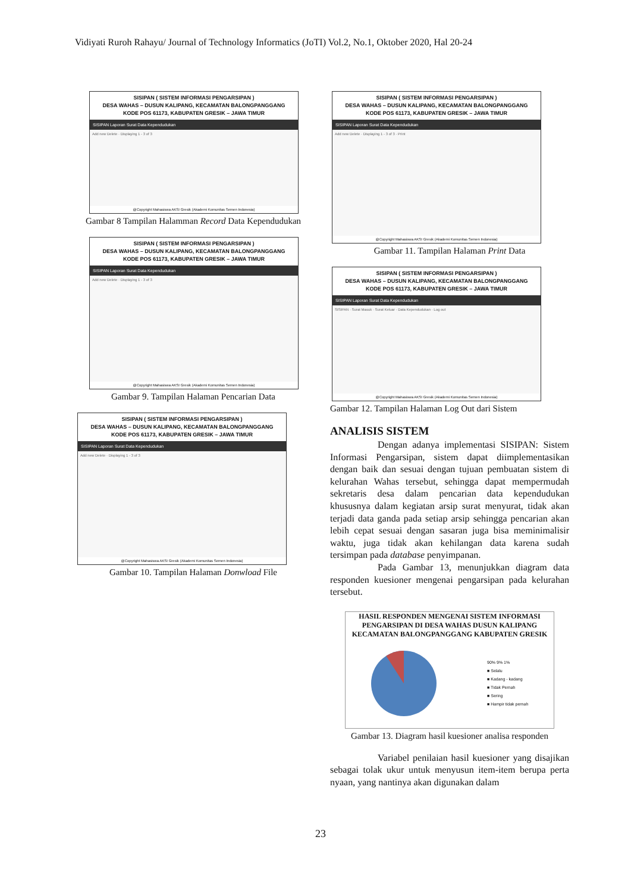Vidiyati Ruroh Rahayu/ Journal of Technology Informatics (JoTI) Vol.2, No.1, Oktober 2020, Hal 20-24
SISIPAN ( SISTEM INFORMASI PENGARSIPAN )
DESA WAHAS – DUSUN KALIPANG, KECAMATAN BALONGPANGGANG
KODE POS 61173, KABUPATEN GRESIK – JAWA TIMUR
SISIPAN Laporan Surat Data Kependudukan
Add new Delete · Displaying 1 - 3 of 3
@Copyright Mahasiswa AKSI Gresik (Akademi Komunitas Semen Indonesia)
Gambar 8 Tampilan Halamman Record Data Kependudukan
SISIPAN ( SISTEM INFORMASI PENGARSIPAN )
DESA WAHAS – DUSUN KALIPANG, KECAMATAN BALONGPANGGANG
KODE POS 61173, KABUPATEN GRESIK – JAWA TIMUR
SISIPAN Laporan Surat Data Kependudukan
Add new Delete · Displaying 1 - 3 of 3
@Copyright Mahasiswa AKSI Gresik (Akademi Komunitas Semen Indonesia)
Gambar 9. Tampilan Halaman Pencarian Data
SISIPAN ( SISTEM INFORMASI PENGARSIPAN )
DESA WAHAS – DUSUN KALIPANG, KECAMATAN BALONGPANGGANG
KODE POS 61173, KABUPATEN GRESIK – JAWA TIMUR
SISIPAN Laporan Surat Data Kependudukan
Add new Delete · Displaying 1 - 3 of 3
@Copyright Mahasiswa AKSI Gresik (Akademi Komunitas Semen Indonesia)
Gambar 10. Tampilan Halaman Donwload File
SISIPAN ( SISTEM INFORMASI PENGARSIPAN )
DESA WAHAS – DUSUN KALIPANG, KECAMATAN BALONGPANGGANG
KODE POS 61173, KABUPATEN GRESIK – JAWA TIMUR
SISIPAN Laporan Surat Data Kependudukan
Add new Delete · Displaying 1 - 3 of 3 · Print
@Copyright Mahasiswa AKSI Gresik (Akademi Komunitas Semen Indonesia)
Gambar 11. Tampilan Halaman Print Data
SISIPAN ( SISTEM INFORMASI PENGARSIPAN )
DESA WAHAS – DUSUN KALIPANG, KECAMATAN BALONGPANGGANG
KODE POS 61173, KABUPATEN GRESIK – JAWA TIMUR
SISIPAN Laporan Surat Data Kependudukan
SISIPAN · Surat Masuk · Surat Keluar · Data Kependudukan · Log out
@Copyright Mahasiswa AKSI Gresik (Akademi Komunitas Semen Indonesia)
Gambar 12. Tampilan Halaman Log Out dari Sistem
ANALISIS SISTEM
     Dengan adanya implementasi SISIPAN: Sistem Informasi Pengarsipan, sistem dapat diimplementasikan dengan baik dan sesuai dengan tujuan pembuatan sistem di kelurahan Wahas tersebut, sehingga dapat mempermudah sekretaris desa dalam pencarian data kependudukan khususnya dalam kegiatan arsip surat menyurat, tidak akan terjadi data ganda pada setiap arsip sehingga pencarian akan lebih cepat sesuai dengan sasaran juga bisa meminimalisir waktu, juga tidak akan kehilangan data karena sudah tersimpan pada database penyimpanan.
     Pada Gambar 13, menunjukkan diagram data responden kuesioner mengenai pengarsipan pada kelurahan tersebut.
HASIL RESPONDEN MENGENAI SISTEM INFORMASI PENGARSIPAN DI DESA WAHAS DUSUN KALIPANG KECAMATAN BALONGPANGGANG KABUPATEN GRESIK
90% 9% 1%
■ Selalu
■ Kadang - kadang
■ Tidak Pernah
■ Sering
■ Hampir tidak pernah
Gambar 13. Diagram hasil kuesioner analisa responden
     Variabel penilaian hasil kuesioner yang disajikan sebagai tolak ukur untuk menyusun item-item berupa perta nyaan, yang nantinya akan digunakan dalam
23